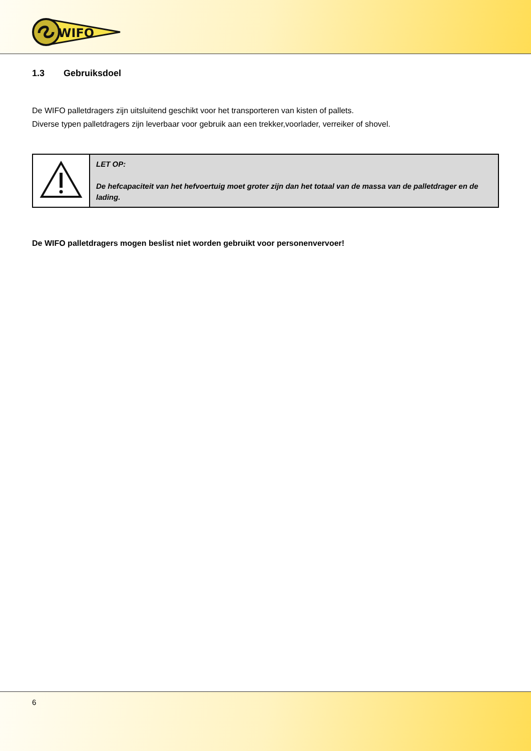WIFO
1.3 Gebruiksdoel
De WIFO palletdragers zijn uitsluitend geschikt voor het transporteren van kisten of pallets.
Diverse typen palletdragers zijn leverbaar voor gebruik aan een trekker,voorlader, verreiker of shovel.
| | LET OP: De hefcapaciteit van het hefvoertuig moet groter zijn dan het totaal van de massa van de palletdrager en de lading. |
De WIFO palletdragers mogen beslist niet worden gebruikt voor personenvervoer!
6